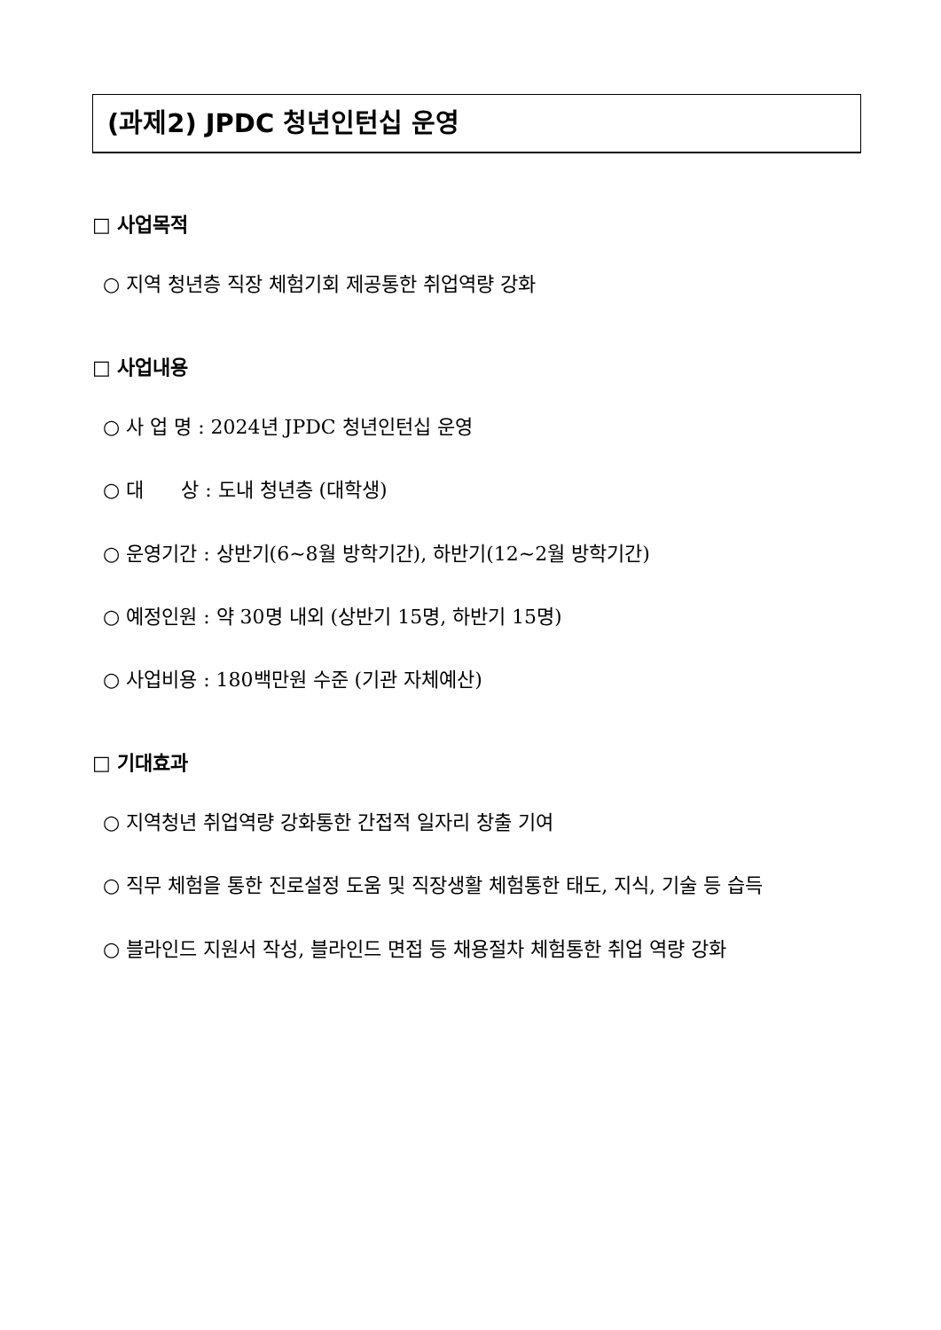(과제2) JPDC 청년인턴십 운영
□ 사업목적
○ 지역 청년층 직장 체험기회 제공통한 취업역량 강화
□ 사업내용
○ 사 업 명 : 2024년 JPDC 청년인턴십 운영
○ 대 상 : 도내 청년층 (대학생)
○ 운영기간 : 상반기(6~8월 방학기간), 하반기(12~2월 방학기간)
○ 예정인원 : 약 30명 내외 (상반기 15명, 하반기 15명)
○ 사업비용 : 180백만원 수준 (기관 자체예산)
□ 기대효과
○ 지역청년 취업역량 강화통한 간접적 일자리 창출 기여
○ 직무 체험을 통한 진로설정 도움 및 직장생활 체험통한 태도, 지식, 기술 등 습득
○ 블라인드 지원서 작성, 블라인드 면접 등 채용절차 체험통한 취업 역량 강화